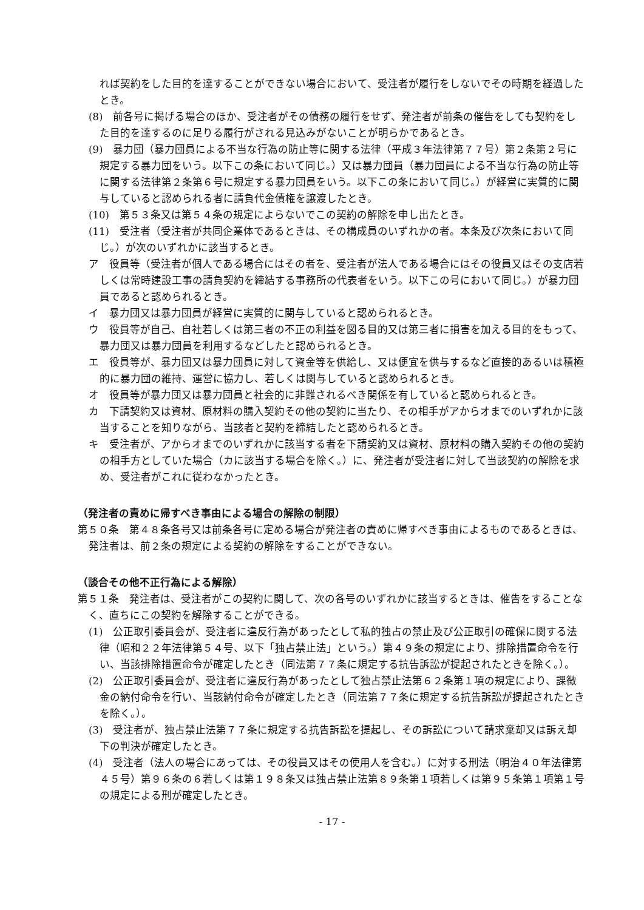れば契約をした目的を達することができない場合において、受注者が履行をしないでその時期を経過したとき。
(8)　前各号に掲げる場合のほか、受注者がその債務の履行をせず、発注者が前条の催告をしても契約をした目的を達するのに足りる履行がされる見込みがないことが明らかであるとき。
(9)　暴力団（暴力団員による不当な行為の防止等に関する法律（平成３年法律第７７号）第２条第２号に規定する暴力団をいう。以下この条において同じ。）又は暴力団員（暴力団員による不当な行為の防止等に関する法律第２条第６号に規定する暴力団員をいう。以下この条において同じ。）が経営に実質的に関与していると認められる者に請負代金債権を譲渡したとき。
(10)　第５３条又は第５４条の規定によらないでこの契約の解除を申し出たとき。
(11)　受注者（受注者が共同企業体であるときは、その構成員のいずれかの者。本条及び次条において同じ。）が次のいずれかに該当するとき。
ア　役員等（受注者が個人である場合にはその者を、受注者が法人である場合にはその役員又はその支店若しくは常時建設工事の請負契約を締結する事務所の代表者をいう。以下この号において同じ。）が暴力団員であると認められるとき。
イ　暴力団又は暴力団員が経営に実質的に関与していると認められるとき。
ウ　役員等が自己、自社若しくは第三者の不正の利益を図る目的又は第三者に損害を加える目的をもって、暴力団又は暴力団員を利用するなどしたと認められるとき。
エ　役員等が、暴力団又は暴力団員に対して資金等を供給し、又は便宜を供与するなど直接的あるいは積極的に暴力団の維持、運営に協力し、若しくは関与していると認められるとき。
オ　役員等が暴力団又は暴力団員と社会的に非難されるべき関係を有していると認められるとき。
カ　下請契約又は資材、原材料の購入契約その他の契約に当たり、その相手がアからオまでのいずれかに該当することを知りながら、当該者と契約を締結したと認められるとき。
キ　受注者が、アからオまでのいずれかに該当する者を下請契約又は資材、原材料の購入契約その他の契約の相手方としていた場合（カに該当する場合を除く。）に、発注者が受注者に対して当該契約の解除を求め、受注者がこれに従わなかったとき。
（発注者の責めに帰すべき事由による場合の解除の制限）
第５０条　第４８条各号又は前条各号に定める場合が発注者の責めに帰すべき事由によるものであるときは、発注者は、前２条の規定による契約の解除をすることができない。
（談合その他不正行為による解除）
第５１条　発注者は、受注者がこの契約に関して、次の各号のいずれかに該当するときは、催告をすることなく、直ちにこの契約を解除することができる。
(1)　公正取引委員会が、受注者に違反行為があったとして私的独占の禁止及び公正取引の確保に関する法律（昭和２２年法律第５４号、以下「独占禁止法」という。）第４９条の規定により、排除措置命令を行い、当該排除措置命令が確定したとき（同法第７７条に規定する抗告訴訟が提起されたときを除く。）。
(2)　公正取引委員会が、受注者に違反行為があったとして独占禁止法第６２条第１項の規定により、課徴金の納付命令を行い、当該納付命令が確定したとき（同法第７７条に規定する抗告訴訟が提起されたときを除く。）。
(3)　受注者が、独占禁止法第７７条に規定する抗告訴訟を提起し、その訴訟について請求棄却又は訴え却下の判決が確定したとき。
(4)　受注者（法人の場合にあっては、その役員又はその使用人を含む。）に対する刑法（明治４０年法律第４５号）第９６条の６若しくは第１９８条又は独占禁止法第８９条第１項若しくは第９５条第１項第１号の規定による刑が確定したとき。
- 17 -